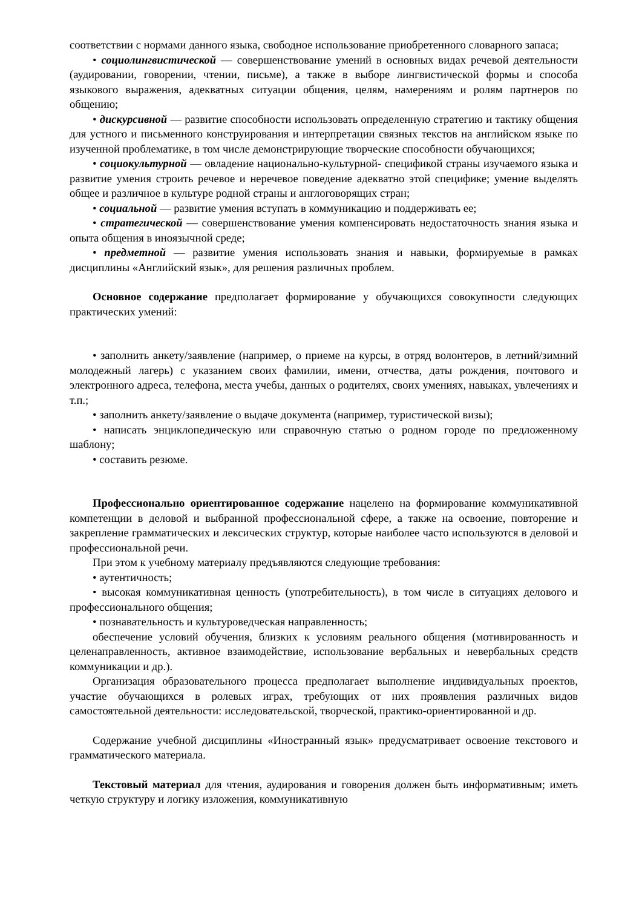соответствии с нормами данного языка, свободное использование приобретенного словарного запаса;
• социолингвистической — совершенствование умений в основных видах речевой деятельности (аудировании, говорении, чтении, письме), а также в выборе лингвистической формы и способа языкового выражения, адекватных ситуации общения, целям, намерениям и ролям партнеров по общению;
• дискурсивной — развитие способности использовать определенную стратегию и тактику общения для устного и письменного конструирования и интерпретации связных текстов на английском языке по изученной проблематике, в том числе демонстрирующие творческие способности обучающихся;
• социокультурной — овладение национально-культурной- спецификой страны изучаемого языка и развитие умения строить речевое и неречевое поведение адекватно этой специфике; умение выделять общее и различное в культуре родной страны и англоговорящих стран;
• социальной — развитие умения вступать в коммуникацию и поддерживать ее;
• стратегической — совершенствование умения компенсировать недостаточность знания языка и опыта общения в иноязычной среде;
• предметной — развитие умения использовать знания и навыки, формируемые в рамках дисциплины «Английский язык», для решения различных проблем.
Основное содержание предполагает формирование у обучающихся совокупности следующих практических умений:
• заполнить анкету/заявление (например, о приеме на курсы, в отряд волонтеров, в летний/зимний молодежный лагерь) с указанием своих фамилии, имени, отчества, даты рождения, почтового и электронного адреса, телефона, места учебы, данных о родителях, своих умениях, навыках, увлечениях и т.п.;
• заполнить анкету/заявление о выдаче документа (например, туристической визы);
• написать энциклопедическую или справочную статью о родном городе по предложенному шаблону;
• составить резюме.
Профессионально ориентированное содержание нацелено на формирование коммуникативной компетенции в деловой и выбранной профессиональной сфере, а также на освоение, повторение и закрепление грамматических и лексических структур, которые наиболее часто используются в деловой и профессиональной речи.
При этом к учебному материалу предъявляются следующие требования:
• аутентичность;
• высокая коммуникативная ценность (употребительность), в том числе в ситуациях делового и профессионального общения;
• познавательность и культуроведческая направленность;
обеспечение условий обучения, близких к условиям реального общения (мотивированность и целенаправленность, активное взаимодействие, использование вербальных и невербальных средств коммуникации и др.).
Организация образовательного процесса предполагает выполнение индивидуальных проектов, участие обучающихся в ролевых играх, требующих от них проявления различных видов самостоятельной деятельности: исследовательской, творческой, практико-ориентированной и др.
Содержание учебной дисциплины «Иностранный язык» предусматривает освоение текстового и грамматического материала.
Текстовый материал для чтения, аудирования и говорения должен быть информативным; иметь четкую структуру и логику изложения, коммуникативную